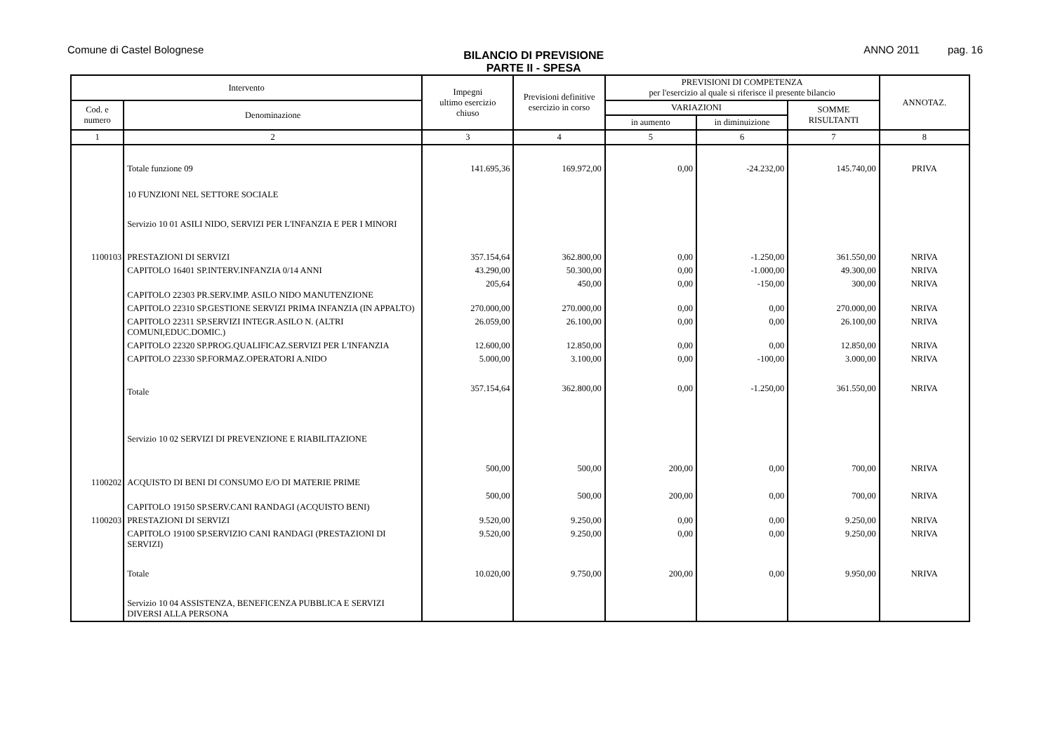Comune di Castel Bolognese
BILANCIO DI PREVISIONE
PARTE II - SPESA
ANNO 2011 pag. 16
| Intervento | | Impegni ultimo esercizio chiuso | Previsioni definitive esercizio in corso | PREVISIONI DI COMPETENZA per l'esercizio al quale si riferisce il presente bilancio | | | ANNOTAZ. |
| --- | --- | --- | --- | --- | --- | --- | --- |
| Cod. e numero | Denominazione | | | VARIAZIONI | | SOMME RISULTANTI | |
| | | | | in aumento | in diminuizione | | |
| 1 | 2 | 3 | 4 | 5 | 6 | 7 | 8 |
| | Totale funzione 09 | 141.695,36 | 169.972,00 | 0,00 | -24.232,00 | 145.740,00 | PRIVA |
| | 10 FUNZIONI NEL SETTORE SOCIALE | | | | | | |
| | Servizio 10 01 ASILI NIDO, SERVIZI PER L'INFANZIA E PER I MINORI | | | | | | |
| 1100103 | PRESTAZIONI DI SERVIZI | 357.154,64 | 362.800,00 | 0,00 | -1.250,00 | 361.550,00 | NRIVA |
| | CAPITOLO 16401 SP.INTERV.INFANZIA 0/14 ANNI | 43.290,00 | 50.300,00 | 0,00 | -1.000,00 | 49.300,00 | NRIVA |
| | CAPITOLO 22303 PR.SERV.IMP. ASILO NIDO MANUTENZIONE | 205,64 | 450,00 | 0,00 | -150,00 | 300,00 | NRIVA |
| | CAPITOLO 22310 SP.GESTIONE SERVIZI PRIMA INFANZIA (IN APPALTO) | 270.000,00 | 270.000,00 | 0,00 | 0,00 | 270.000,00 | NRIVA |
| | CAPITOLO 22311 SP.SERVIZI INTEGR.ASILO N. (ALTRI COMUNI,EDUC.DOMIC.) | 26.059,00 | 26.100,00 | 0,00 | 0,00 | 26.100,00 | NRIVA |
| | CAPITOLO 22320 SP.PROG.QUALIFICAZ.SERVIZI PER L'INFANZIA | 12.600,00 | 12.850,00 | 0,00 | 0,00 | 12.850,00 | NRIVA |
| | CAPITOLO 22330 SP.FORMAZ.OPERATORI A.NIDO | 5.000,00 | 3.100,00 | 0,00 | -100,00 | 3.000,00 | NRIVA |
| | Totale | 357.154,64 | 362.800,00 | 0,00 | -1.250,00 | 361.550,00 | NRIVA |
| | Servizio 10 02 SERVIZI DI PREVENZIONE E RIABILITAZIONE | | | | | | |
| 1100202 | ACQUISTO DI BENI DI CONSUMO E/O DI MATERIE PRIME | 500,00 | 500,00 | 200,00 | 0,00 | 700,00 | NRIVA |
| | CAPITOLO 19150 SP.SERV.CANI RANDAGI (ACQUISTO BENI) | 500,00 | 500,00 | 200,00 | 0,00 | 700,00 | NRIVA |
| 1100203 | PRESTAZIONI DI SERVIZI | 9.520,00 | 9.250,00 | 0,00 | 0,00 | 9.250,00 | NRIVA |
| | CAPITOLO 19100 SP.SERVIZIO CANI RANDAGI (PRESTAZIONI DI SERVIZI) | 9.520,00 | 9.250,00 | 0,00 | 0,00 | 9.250,00 | NRIVA |
| | Totale | 10.020,00 | 9.750,00 | 200,00 | 0,00 | 9.950,00 | NRIVA |
| | Servizio 10 04 ASSISTENZA, BENEFICENZA PUBBLICA E SERVIZI DIVERSI ALLA PERSONA | | | | | | |